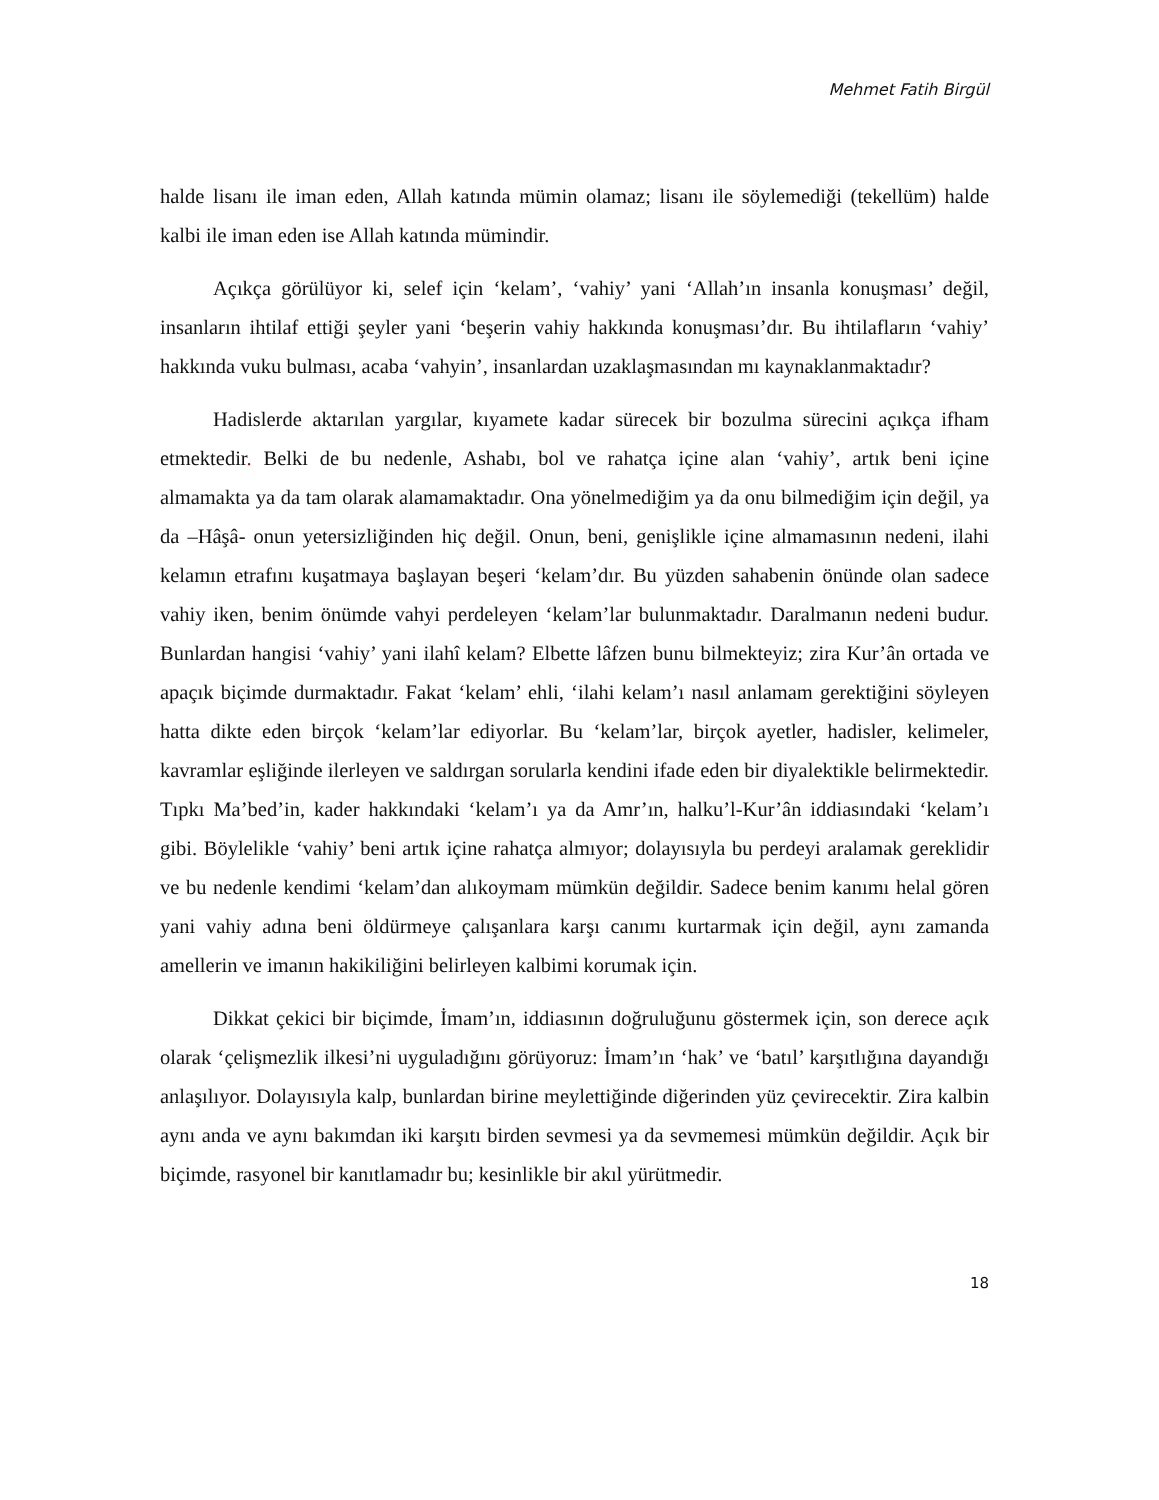Mehmet Fatih Birgül
halde lisanı ile iman eden, Allah katında mümin olamaz; lisanı ile söylemediği (tekellüm) halde kalbi ile iman eden ise Allah katında mümindir.
Açıkça görülüyor ki, selef için ‘kelam’, ‘vahiy’ yani ‘Allah’ın insanla konuşması’ değil, insanların ihtilaf ettiği şeyler yani ‘beşerin vahiy hakkında konuşması’dır. Bu ihtilafların ‘vahiy’ hakkında vuku bulması, acaba ‘vahyin’, insanlardan uzaklaşmasından mı kaynaklanmaktadır?
Hadislerde aktarılan yargılar, kıyamete kadar sürecek bir bozulma sürecini açıkça ifham etmektedir. Belki de bu nedenle, Ashabı, bol ve rahatça içine alan ‘vahiy’, artık beni içine almamakta ya da tam olarak alamamaktadır. Ona yönelmediğim ya da onu bilmediğim için değil, ya da –Hâşâ- onun yetersizliğinden hiç değil. Onun, beni, genişlikle içine almamasının nedeni, ilahi kelamın etrafını kuşatmaya başlayan beşeri ‘kelam’dır. Bu yüzden sahabenin önünde olan sadece vahiy iken, benim önümde vahyi perdeleyen ‘kelam’lar bulunmaktadır. Daralmanın nedeni budur. Bunlardan hangisi ‘vahiy’ yani ilahî kelam? Elbette lâfzen bunu bilmekteyiz; zira Kur’ân ortada ve apaçık biçimde durmaktadır. Fakat ‘kelam’ ehli, ‘ilahi kelam’ı nasıl anlamam gerektiğini söyleyen hatta dikte eden birçok ‘kelam’lar ediyorlar. Bu ‘kelam’lar, birçok ayetler, hadisler, kelimeler, kavramlar eşliğinde ilerleyen ve saldırgan sorularla kendini ifade eden bir diyalektikle belirmektedir. Tıpkı Ma’bed’in, kader hakkındaki ‘kelam’ı ya da Amr’ın, halku’l-Kur’ân iddiasındaki ‘kelam’ı gibi. Böylelikle ‘vahiy’ beni artık içine rahatça almıyor; dolayısıyla bu perdeyi aralamak gereklidir ve bu nedenle kendimi ‘kelam’dan alıkoymam mümkün değildir. Sadece benim kanımı helal gören yani vahiy adına beni öldürmeye çalışanlara karşı canımı kurtarmak için değil, aynı zamanda amellerin ve imanın hakikiliğini belirleyen kalbimi korumak için.
Dikkat çekici bir biçimde, İmam’ın, iddiasının doğruluğunu göstermek için, son derece açık olarak ‘çelişmezlik ilkesi’ni uyguladığını görüyoruz: İmam’ın ‘hak’ ve ‘batıl’ karşıtlığına dayandığı anlaşılıyor. Dolayısıyla kalp, bunlardan birine meylettiğinde diğerinden yüz çevirecektir. Zira kalbin aynı anda ve aynı bakımdan iki karşıtı birden sevmesi ya da sevmemesi mümkün değildir. Açık bir biçimde, rasyonel bir kanıtlamadır bu; kesinlikle bir akıl yürütmedir.
18